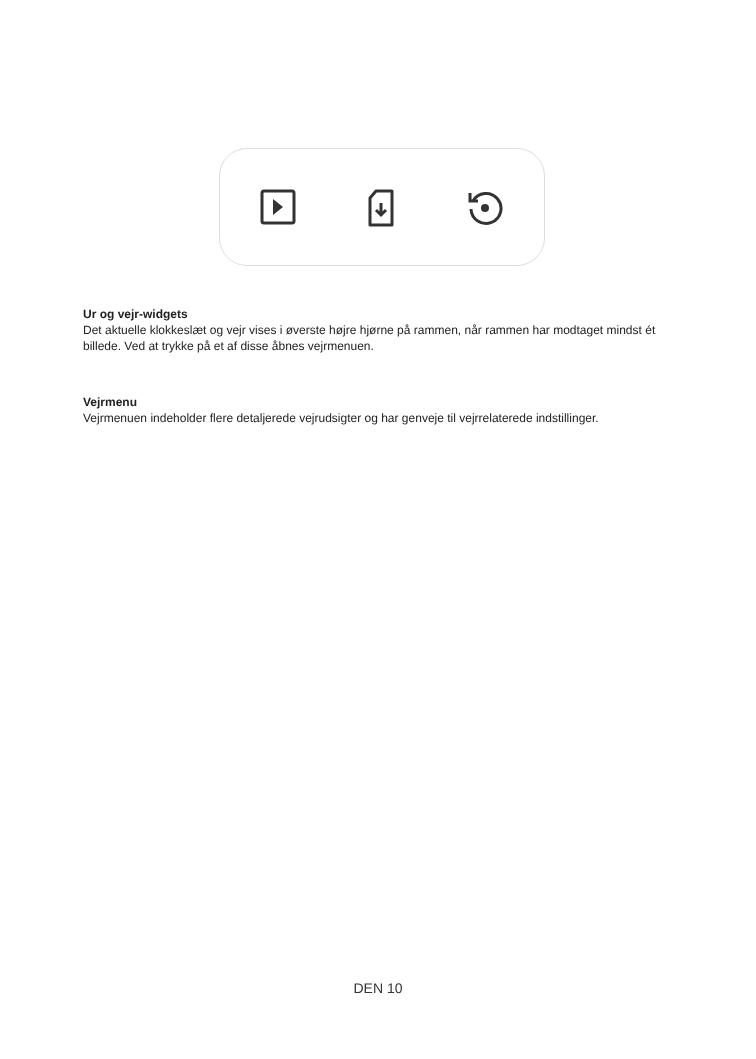Ur og vejr-widgets
Det aktuelle klokkeslæt og vejr vises i øverste højre hjørne på rammen, når rammen har modtaget mindst ét billede. Ved at trykke på et af disse åbnes vejrmenuen.
Vejrmenu
Vejrmenuen indeholder flere detaljerede vejrudsigter og har genveje til vejrrelaterede indstillinger.
DEN 10